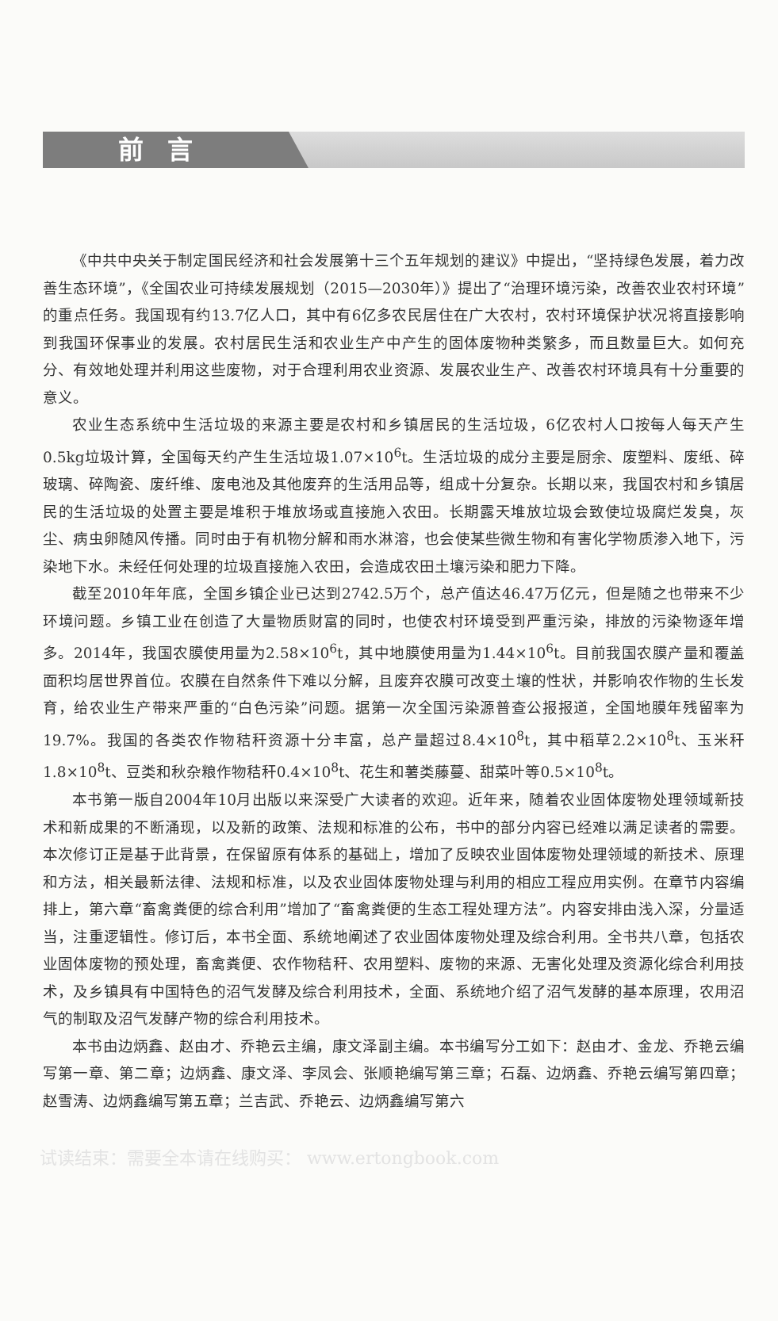前言
《中共中央关于制定国民经济和社会发展第十三个五年规划的建议》中提出，“坚持绿色发展，着力改善生态环境”，《全国农业可持续发展规划（2015—2030年）》提出了“治理环境污染，改善农业农村环境”的重点任务。我国现有约13.7亿人口，其中有6亿多农民居住在广大农村，农村环境保护状况将直接影响到我国环保事业的发展。农村居民生活和农业生产中产生的固体废物种类繁多，而且数量巨大。如何充分、有效地处理并利用这些废物，对于合理利用农业资源、发展农业生产、改善农村环境具有十分重要的意义。
农业生态系统中生活垃圾的来源主要是农村和乡镇居民的生活垃圾，6亿农村人口按每人每天产生0.5kg垃圾计算，全国每天约产生生活垃圾1.07×10<sup>6</sup>t。生活垃圾的成分主要是厨余、废塑料、废纸、碎玻璃、碎陶瓷、废纤维、废电池及其他废弃的生活用品等，组成十分复杂。长期以来，我国农村和乡镇居民的生活垃圾的处置主要是堆积于堆放场或直接施入农田。长期露天堆放垃圾会致使垃圾腐烂发臭，灰尘、病虫卵随风传播。同时由于有机物分解和雨水淋溶，也会使某些微生物和有害化学物质渗入地下，污染地下水。未经任何处理的垃圾直接施入农田，会造成农田土壤污染和肥力下降。
截至2010年年底，全国乡镇企业已达到2742.5万个，总产值达46.47万亿元，但是随之也带来不少环境问题。乡镇工业在创造了大量物质财富的同时，也使农村环境受到严重污染，排放的污染物逐年增多。2014年，我国农膜使用量为2.58×10<sup>6</sup>t，其中地膜使用量为1.44×10<sup>6</sup>t。目前我国农膜产量和覆盖面积均居世界首位。农膜在自然条件下难以分解，且废弃农膜可改变土壤的性状，并影响农作物的生长发育，给农业生产带来严重的“白色污染”问题。据第一次全国污染源普查公报报道，全国地膜年残留率为19.7%。我国的各类农作物秸秆资源十分丰富，总产量超过8.4×10<sup>8</sup>t，其中稻草2.2×10<sup>8</sup>t、玉米秆1.8×10<sup>8</sup>t、豆类和秋杂粮作物秸秆0.4×10<sup>8</sup>t、花生和薯类藤蔓、甜菜叶等0.5×10<sup>8</sup>t。
本书第一版自2004年10月出版以来深受广大读者的欢迎。近年来，随着农业固体废物处理领域新技术和新成果的不断涌现，以及新的政策、法规和标准的公布，书中的部分内容已经难以满足读者的需要。本次修订正是基于此背景，在保留原有体系的基础上，增加了反映农业固体废物处理领域的新技术、原理和方法，相关最新法律、法规和标准，以及农业固体废物处理与利用的相应工程应用实例。在章节内容编排上，第六章“畜禽粪便的综合利用”增加了“畜禽粪便的生态工程处理方法”。内容安排由浅入深，分量适当，注重逻辑性。修订后，本书全面、系统地阐述了农业固体废物处理及综合利用。全书共八章，包括农业固体废物的预处理，畜禽粪便、农作物秸秆、农用塑料、废物的来源、无害化处理及资源化综合利用技术，及乡镇具有中国特色的沼气发酵及综合利用技术，全面、系统地介绍了沼气发酵的基本原理，农用沼气的制取及沼气发酵产物的综合利用技术。
本书由边炳鑫、赵由才、乔艳云主编，康文泽副主编。本书编写分工如下：赵由才、金龙、乔艳云编写第一章、第二章；边炳鑫、康文泽、李凤会、张顺艳编写第三章；石磊、边炳鑫、乔艳云编写第四章；赵雪涛、边炳鑫编写第五章；兰吉武、乔艳云、边炳鑫编写第六
试读结束：需要全本请在线购买： www.ertongbook.com